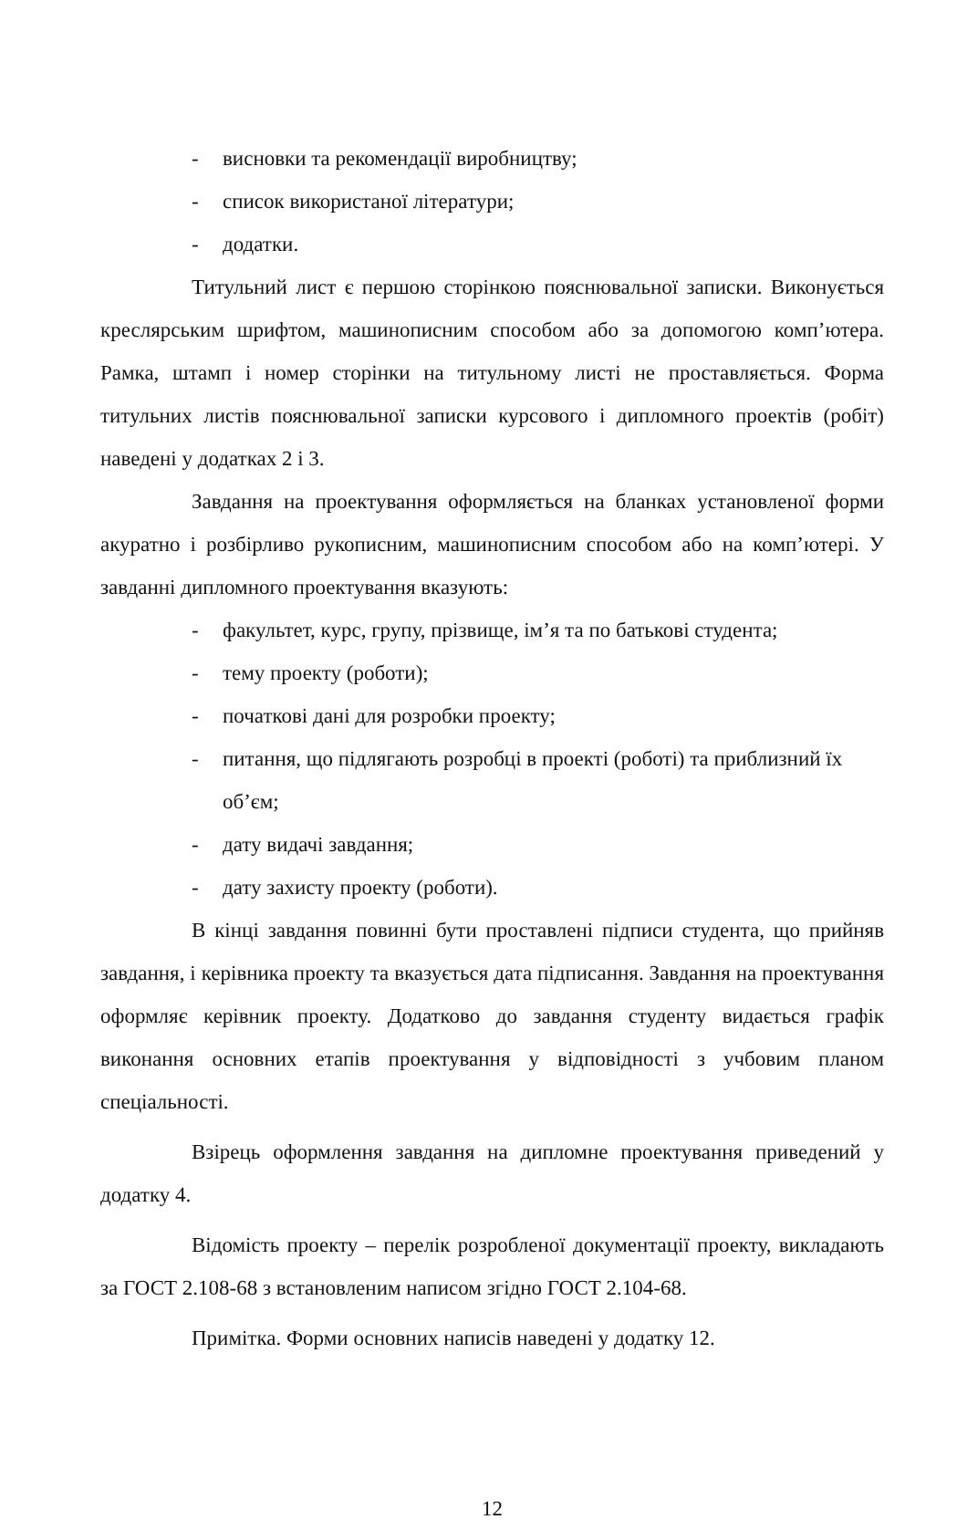- висновки та рекомендації виробництву;
- список використаної літератури;
- додатки.
Титульний лист є першою сторінкою пояснювальної записки. Виконується креслярським шрифтом, машинописним способом або за допомогою комп’ютера. Рамка, штамп і номер сторінки на титульному листі не проставляється. Форма титульних листів пояснювальної записки курсового і дипломного проектів (робіт) наведені у додатках 2 і 3.
Завдання на проектування оформляється на бланках установленої форми акуратно і розбірливо рукописним, машинописним способом або на комп’ютері. У завданні дипломного проектування вказують:
- факультет, курс, групу, прізвище, ім’я та по батькові студента;
- тему проекту (роботи);
- початкові дані для розробки проекту;
- питання, що підлягають розробці в проекті (роботі) та приблизний їх об’єм;
- дату видачі завдання;
- дату захисту проекту (роботи).
В кінці завдання повинні бути проставлені підписи студента, що прийняв завдання, і керівника проекту та вказується дата підписання. Завдання на проектування оформляє керівник проекту. Додатково до завдання студенту видається графік виконання основних етапів проектування у відповідності з учбовим планом спеціальності.
Взірець оформлення завдання на дипломне проектування приведений у додатку 4.
Відомість проекту – перелік розробленої документації проекту, викладають за ГОСТ 2.108-68 з встановленим написом згідно ГОСТ 2.104-68.
Примітка. Форми основних написів наведені у додатку 12.
12